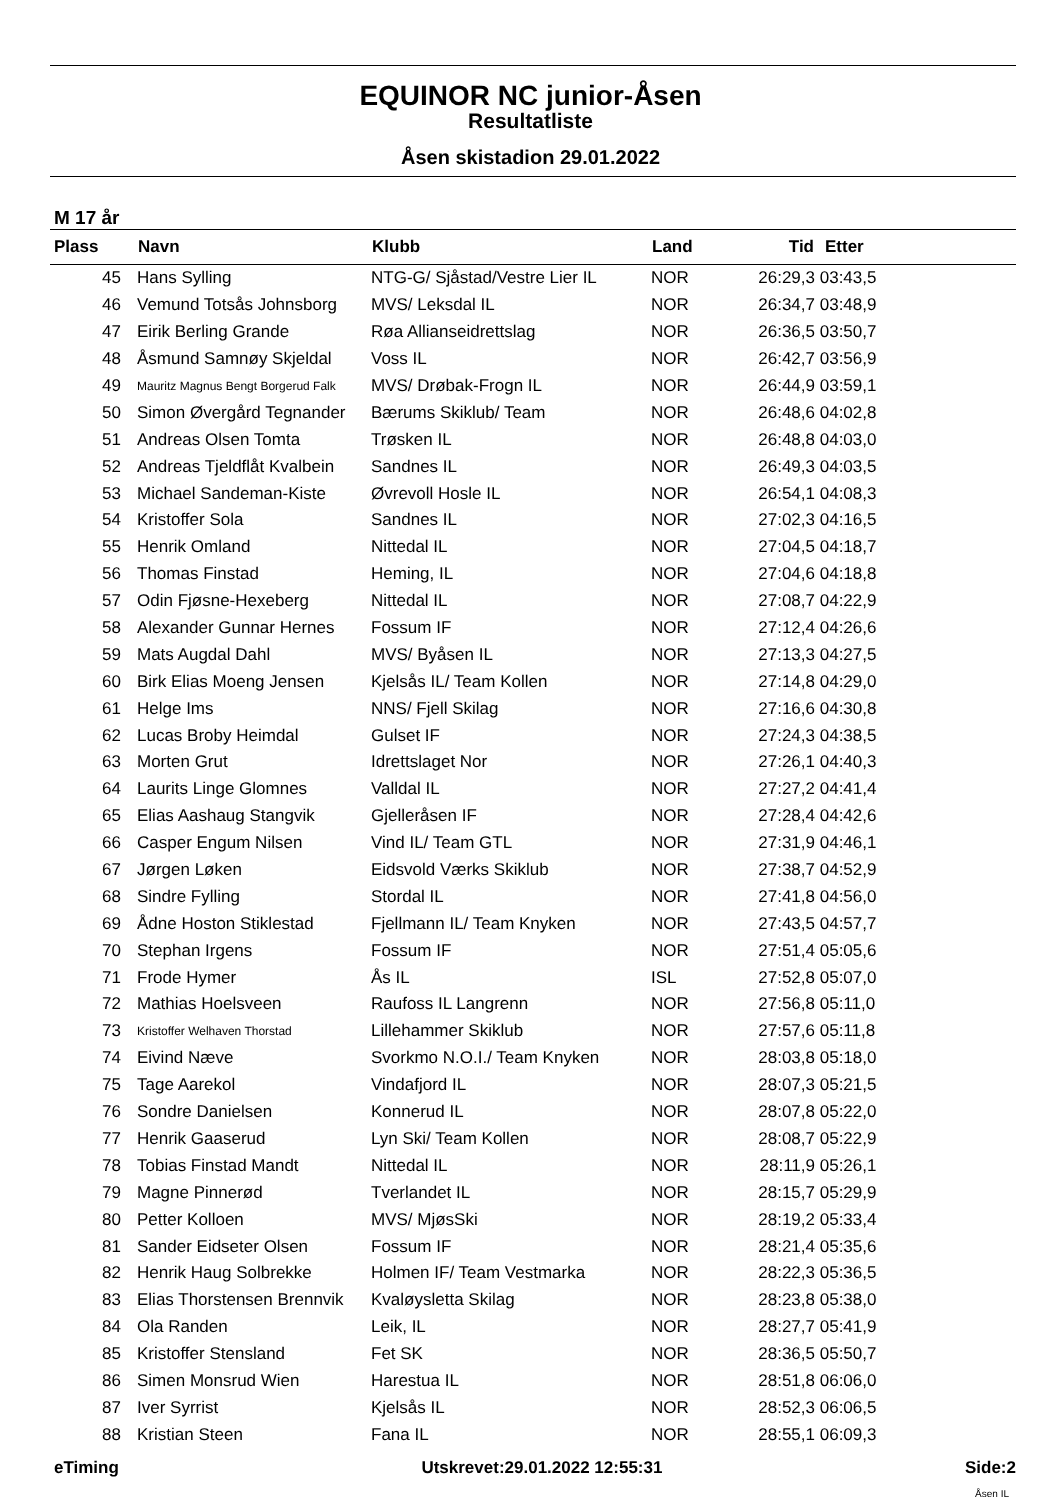EQUINOR NC junior-Åsen
Resultatliste
Åsen skistadion 29.01.2022
M 17 år
| Plass | Navn | Klubb | Land | Tid | Etter |
| --- | --- | --- | --- | --- | --- |
| 45 | Hans Sylling | NTG-G/ Sjåstad/Vestre Lier IL | NOR | 26:29,3 | 03:43,5 |
| 46 | Vemund Totsås Johnsborg | MVS/ Leksdal IL | NOR | 26:34,7 | 03:48,9 |
| 47 | Eirik Berling Grande | Røa Allianseidrettslag | NOR | 26:36,5 | 03:50,7 |
| 48 | Åsmund Samnøy Skjeldal | Voss IL | NOR | 26:42,7 | 03:56,9 |
| 49 | Mauritz Magnus Bengt Borgerud Falk | MVS/ Drøbak-Frogn IL | NOR | 26:44,9 | 03:59,1 |
| 50 | Simon Øvergård Tegnander | Bærums Skiklub/ Team | NOR | 26:48,6 | 04:02,8 |
| 51 | Andreas Olsen Tomta | Trøsken IL | NOR | 26:48,8 | 04:03,0 |
| 52 | Andreas Tjeldflåt Kvalbein | Sandnes IL | NOR | 26:49,3 | 04:03,5 |
| 53 | Michael Sandeman-Kiste | Øvrevoll Hosle IL | NOR | 26:54,1 | 04:08,3 |
| 54 | Kristoffer Sola | Sandnes IL | NOR | 27:02,3 | 04:16,5 |
| 55 | Henrik Omland | Nittedal IL | NOR | 27:04,5 | 04:18,7 |
| 56 | Thomas Finstad | Heming, IL | NOR | 27:04,6 | 04:18,8 |
| 57 | Odin Fjøsne-Hexeberg | Nittedal IL | NOR | 27:08,7 | 04:22,9 |
| 58 | Alexander Gunnar Hernes | Fossum IF | NOR | 27:12,4 | 04:26,6 |
| 59 | Mats Augdal Dahl | MVS/ Byåsen IL | NOR | 27:13,3 | 04:27,5 |
| 60 | Birk Elias Moeng Jensen | Kjelsås IL/ Team Kollen | NOR | 27:14,8 | 04:29,0 |
| 61 | Helge Ims | NNS/ Fjell Skilag | NOR | 27:16,6 | 04:30,8 |
| 62 | Lucas Broby Heimdal | Gulset IF | NOR | 27:24,3 | 04:38,5 |
| 63 | Morten Grut | Idrettslaget Nor | NOR | 27:26,1 | 04:40,3 |
| 64 | Laurits Linge Glomnes | Valldal IL | NOR | 27:27,2 | 04:41,4 |
| 65 | Elias Aashaug Stangvik | Gjelleråsen IF | NOR | 27:28,4 | 04:42,6 |
| 66 | Casper Engum Nilsen | Vind IL/ Team GTL | NOR | 27:31,9 | 04:46,1 |
| 67 | Jørgen Løken | Eidsvold Værks Skiklub | NOR | 27:38,7 | 04:52,9 |
| 68 | Sindre Fylling | Stordal IL | NOR | 27:41,8 | 04:56,0 |
| 69 | Ådne Hoston Stiklestad | Fjellmann IL/ Team Knyken | NOR | 27:43,5 | 04:57,7 |
| 70 | Stephan Irgens | Fossum IF | NOR | 27:51,4 | 05:05,6 |
| 71 | Frode Hymer | Ås IL | ISL | 27:52,8 | 05:07,0 |
| 72 | Mathias Hoelsveen | Raufoss IL Langrenn | NOR | 27:56,8 | 05:11,0 |
| 73 | Kristoffer Welhaven Thorstad | Lillehammer Skiklub | NOR | 27:57,6 | 05:11,8 |
| 74 | Eivind Næve | Svorkmo N.O.I./ Team Knyken | NOR | 28:03,8 | 05:18,0 |
| 75 | Tage Aarekol | Vindafjord IL | NOR | 28:07,3 | 05:21,5 |
| 76 | Sondre Danielsen | Konnerud IL | NOR | 28:07,8 | 05:22,0 |
| 77 | Henrik Gaaserud | Lyn Ski/ Team Kollen | NOR | 28:08,7 | 05:22,9 |
| 78 | Tobias Finstad Mandt | Nittedal IL | NOR | 28:11,9 | 05:26,1 |
| 79 | Magne Pinnerød | Tverlandet IL | NOR | 28:15,7 | 05:29,9 |
| 80 | Petter Kolloen | MVS/ MjøsSki | NOR | 28:19,2 | 05:33,4 |
| 81 | Sander Eidseter Olsen | Fossum IF | NOR | 28:21,4 | 05:35,6 |
| 82 | Henrik Haug Solbrekke | Holmen IF/ Team Vestmarka | NOR | 28:22,3 | 05:36,5 |
| 83 | Elias Thorstensen Brennvik | Kvaløysletta Skilag | NOR | 28:23,8 | 05:38,0 |
| 84 | Ola Randen | Leik, IL | NOR | 28:27,7 | 05:41,9 |
| 85 | Kristoffer Stensland | Fet SK | NOR | 28:36,5 | 05:50,7 |
| 86 | Simen Monsrud Wien | Harestua IL | NOR | 28:51,8 | 06:06,0 |
| 87 | Iver Syrrist | Kjelsås IL | NOR | 28:52,3 | 06:06,5 |
| 88 | Kristian Steen | Fana IL | NOR | 28:55,1 | 06:09,3 |
eTiming Utskrevet:29.01.2022 12:55:31 Side:2
Åsen IL